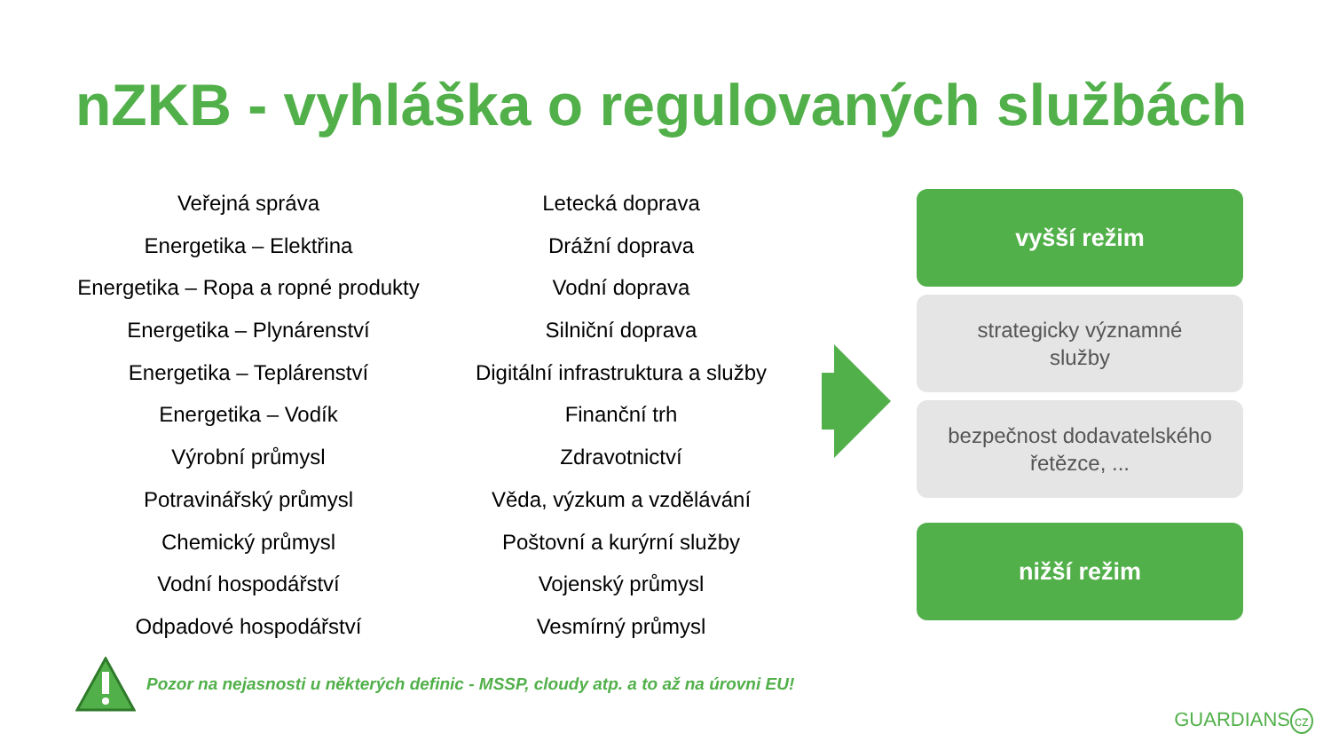nZKB - vyhláška o regulovaných službách
Veřejná správa
Energetika – Elektřina
Energetika – Ropa a ropné produkty
Energetika – Plynárenství
Energetika – Teplárenství
Energetika – Vodík
Výrobní průmysl
Potravinářský průmysl
Chemický průmysl
Vodní hospodářství
Odpadové hospodářství
Letecká doprava
Drážní doprava
Vodní doprava
Silniční doprava
Digitální infrastruktura a služby
Finanční trh
Zdravotnictví
Věda, výzkum a vzdělávání
Poštovní a kurýrní služby
Vojenský průmysl
Vesmírný průmysl
vyšší režim
strategicky významné
služby
bezpečnost dodavatelského
řetězce, ...
nižší režim
Pozor na nejasnosti u některých definic - MSSP, cloudy atp. a to až na úrovni EU!
GUARDIANS cz